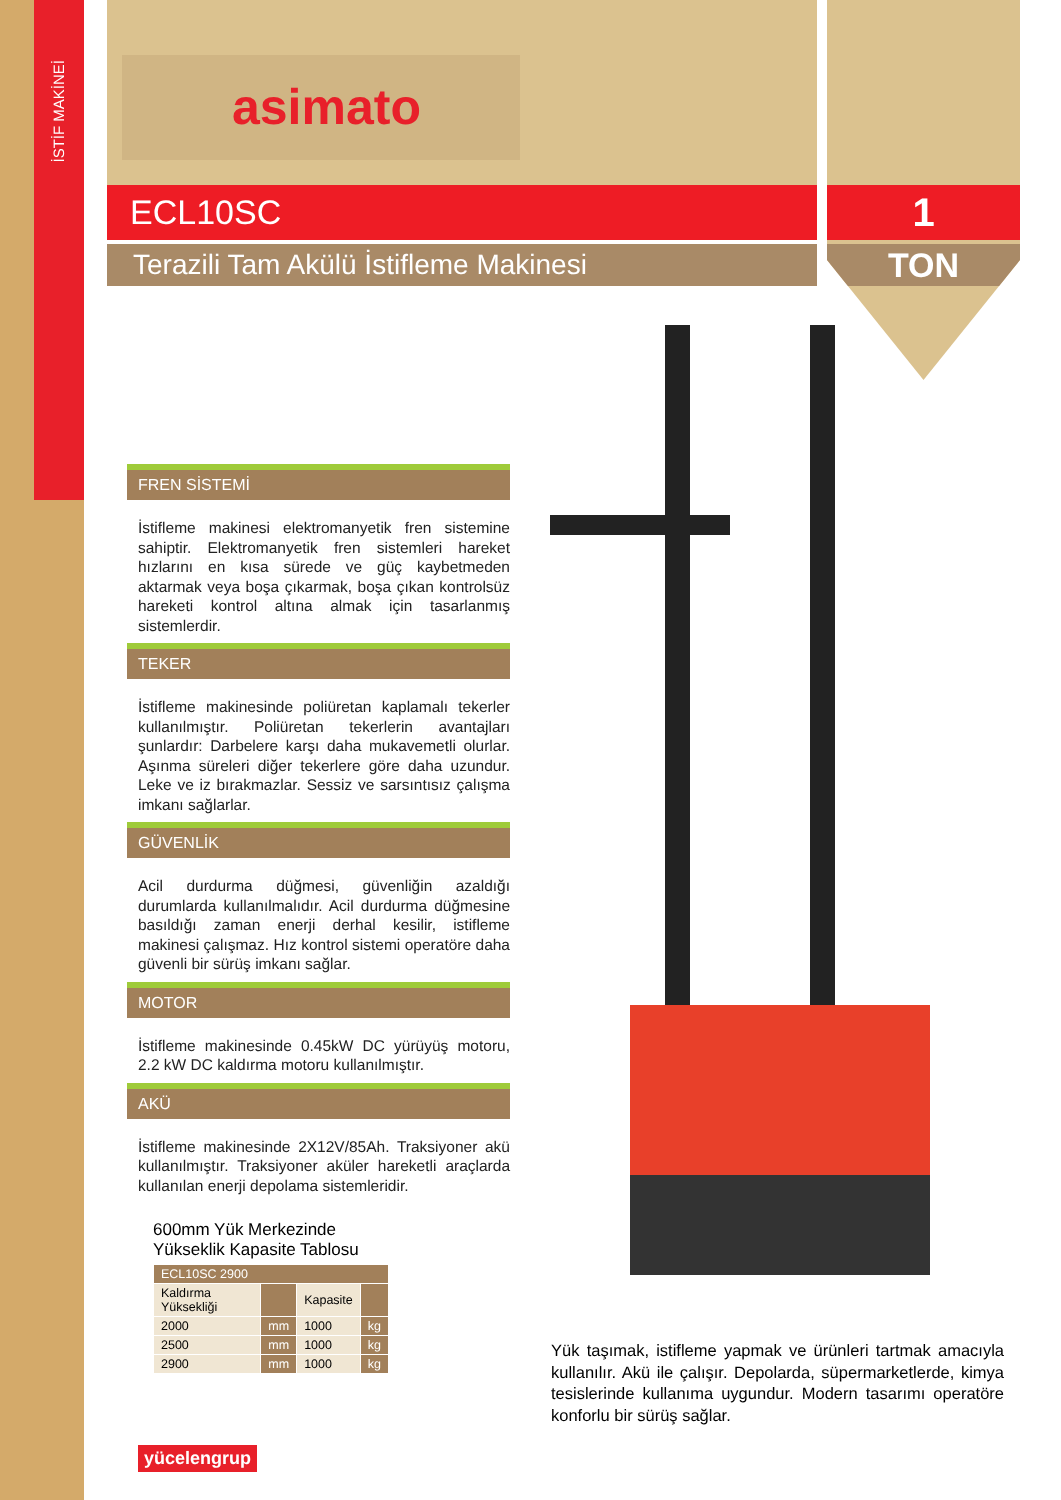İSTİF MAKİNEİ
asimato
ECL10SC
Terazili Tam Akülü İstifleme Makinesi
1
TON
FREN SİSTEMİ
İstifleme makinesi elektromanyetik fren sistemine sahiptir. Elektromanyetik fren sistemleri hareket hızlarını en kısa sürede ve güç kaybetmeden aktarmak veya boşa çıkarmak, boşa çıkan kontrolsüz hareketi kontrol altına almak için tasarlanmış sistemlerdir.
TEKER
İstifleme makinesinde poliüretan kaplamalı tekerler kullanılmıştır. Poliüretan tekerlerin avantajları şunlardır: Darbelere karşı daha mukavemetli olurlar. Aşınma süreleri diğer tekerlere göre daha uzundur. Leke ve iz bırakmazlar. Sessiz ve sarsıntısız çalışma imkanı sağlarlar.
GÜVENLİK
Acil durdurma düğmesi, güvenliğin azaldığı durumlarda kullanılmalıdır. Acil durdurma düğmesine basıldığı zaman enerji derhal kesilir, istifleme makinesi çalışmaz. Hız kontrol sistemi operatöre daha güvenli bir sürüş imkanı sağlar.
MOTOR
İstifleme makinesinde 0.45kW DC yürüyüş motoru, 2.2 kW DC kaldırma motoru kullanılmıştır.
AKÜ
İstifleme makinesinde 2X12V/85Ah. Traksiyoner akü kullanılmıştır. Traksiyoner aküler hareketli araçlarda kullanılan enerji depolama sistemleridir.
600mm Yük Merkezinde Yükseklik Kapasite Tablosu
| ECL10SC 2900 | | | |
| Kaldırma Yüksekliği | | Kapasite | |
| 2000 | mm | 1000 | kg |
| 2500 | mm | 1000 | kg |
| 2900 | mm | 1000 | kg |
Yük taşımak, istifleme yapmak ve ürünleri tartmak amacıyla kullanılır. Akü ile çalışır. Depolarda, süpermarketlerde, kimya tesislerinde kullanıma uygundur. Modern tasarımı operatöre konforlu bir sürüş sağlar.
yücelengrup